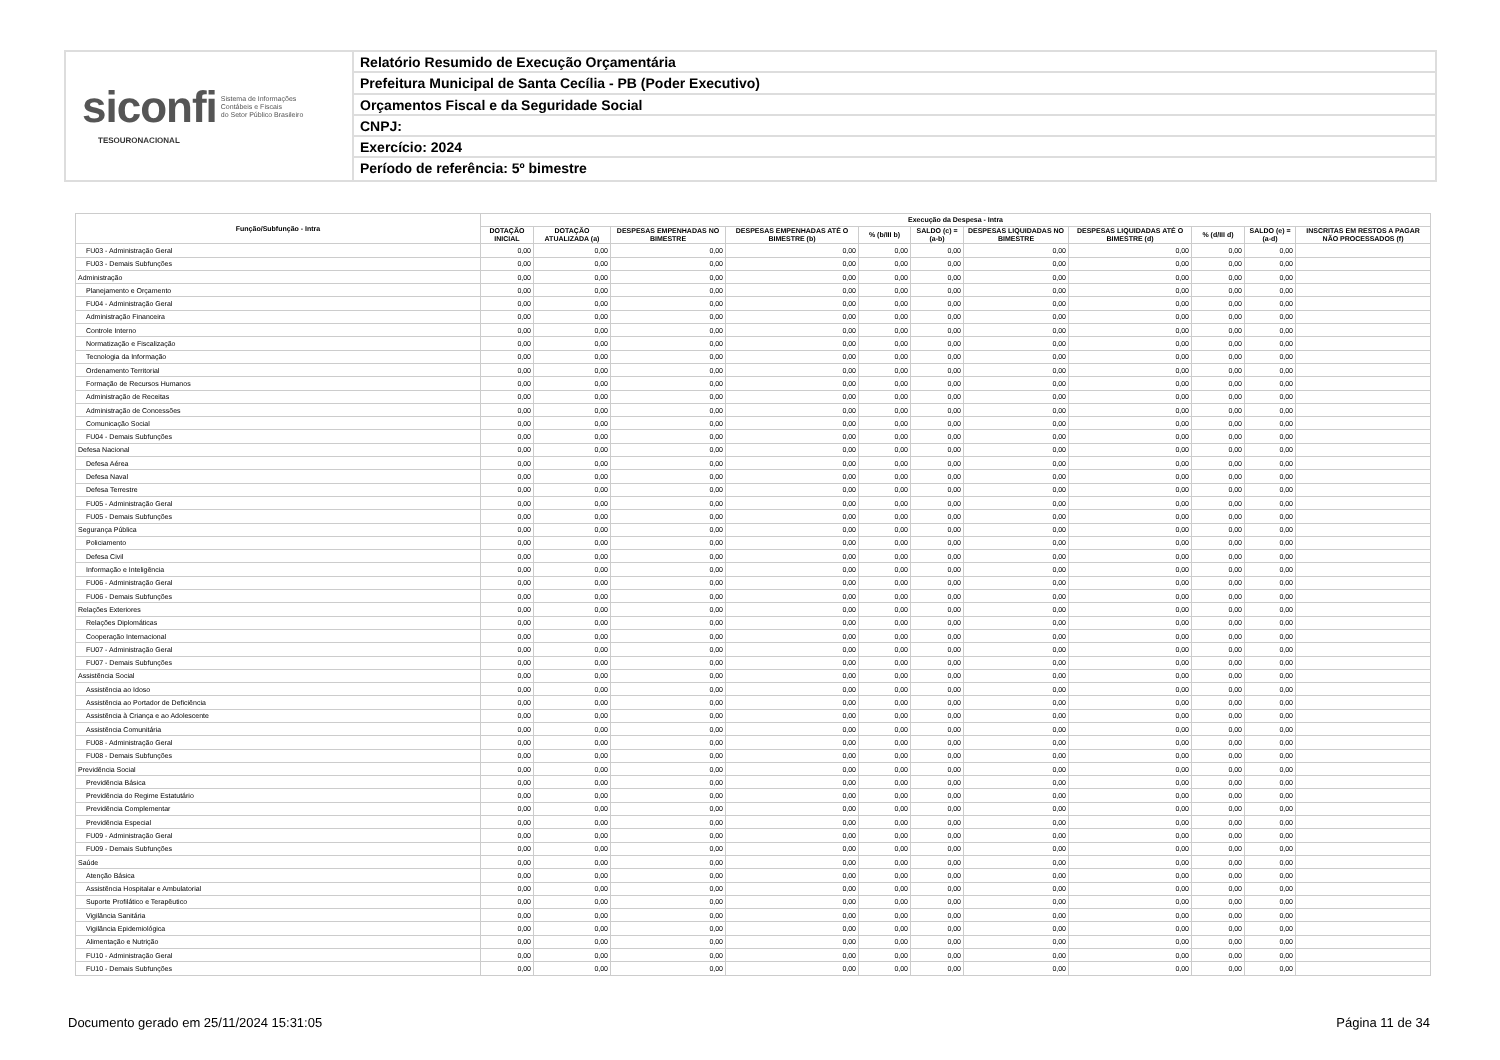siconfi Sistema de Informações
Contábeis e Fiscais
do Setor Público Brasileiro
TESOURONACIONAL
Relatório Resumido de Execução Orçamentária
Prefeitura Municipal de Santa Cecília - PB (Poder Executivo)
Orçamentos Fiscal e da Seguridade Social
CNPJ:
Exercício: 2024
Período de referência: 5º bimestre
| Função/Subfunção - Intra | Execução da Despesa - Intra | | | | | | | | | | |
| --- | --- | --- | --- | --- | --- | --- | --- | --- | --- | --- | --- |
| | DOTAÇÃO INICIAL | DOTAÇÃO ATUALIZADA (a) | DESPESAS EMPENHADAS NO BIMESTRE | DESPESAS EMPENHADAS ATÉ O BIMESTRE (b) | % (b/III b) | SALDO (c) = (a-b) | DESPESAS LIQUIDADAS NO BIMESTRE | DESPESAS LIQUIDADAS ATÉ O BIMESTRE (d) | % (d/III d) | SALDO (e) = (a-d) | INSCRITAS EM RESTOS A PAGAR NÃO PROCESSADOS (f) |
| FU03 - Administração Geral | 0,00 | 0,00 | 0,00 | 0,00 | 0,00 | 0,00 | 0,00 | 0,00 | 0,00 | 0,00 | |
| FU03 - Demais Subfunções | 0,00 | 0,00 | 0,00 | 0,00 | 0,00 | 0,00 | 0,00 | 0,00 | 0,00 | 0,00 | |
| Administração | 0,00 | 0,00 | 0,00 | 0,00 | 0,00 | 0,00 | 0,00 | 0,00 | 0,00 | 0,00 | |
| Planejamento e Orçamento | 0,00 | 0,00 | 0,00 | 0,00 | 0,00 | 0,00 | 0,00 | 0,00 | 0,00 | 0,00 | |
| FU04 - Administração Geral | 0,00 | 0,00 | 0,00 | 0,00 | 0,00 | 0,00 | 0,00 | 0,00 | 0,00 | 0,00 | |
| Administração Financeira | 0,00 | 0,00 | 0,00 | 0,00 | 0,00 | 0,00 | 0,00 | 0,00 | 0,00 | 0,00 | |
| Controle Interno | 0,00 | 0,00 | 0,00 | 0,00 | 0,00 | 0,00 | 0,00 | 0,00 | 0,00 | 0,00 | |
| Normatização e Fiscalização | 0,00 | 0,00 | 0,00 | 0,00 | 0,00 | 0,00 | 0,00 | 0,00 | 0,00 | 0,00 | |
| Tecnologia da Informação | 0,00 | 0,00 | 0,00 | 0,00 | 0,00 | 0,00 | 0,00 | 0,00 | 0,00 | 0,00 | |
| Ordenamento Territorial | 0,00 | 0,00 | 0,00 | 0,00 | 0,00 | 0,00 | 0,00 | 0,00 | 0,00 | 0,00 | |
| Formação de Recursos Humanos | 0,00 | 0,00 | 0,00 | 0,00 | 0,00 | 0,00 | 0,00 | 0,00 | 0,00 | 0,00 | |
| Administração de Receitas | 0,00 | 0,00 | 0,00 | 0,00 | 0,00 | 0,00 | 0,00 | 0,00 | 0,00 | 0,00 | |
| Administração de Concessões | 0,00 | 0,00 | 0,00 | 0,00 | 0,00 | 0,00 | 0,00 | 0,00 | 0,00 | 0,00 | |
| Comunicação Social | 0,00 | 0,00 | 0,00 | 0,00 | 0,00 | 0,00 | 0,00 | 0,00 | 0,00 | 0,00 | |
| FU04 - Demais Subfunções | 0,00 | 0,00 | 0,00 | 0,00 | 0,00 | 0,00 | 0,00 | 0,00 | 0,00 | 0,00 | |
| Defesa Nacional | 0,00 | 0,00 | 0,00 | 0,00 | 0,00 | 0,00 | 0,00 | 0,00 | 0,00 | 0,00 | |
| Defesa Aérea | 0,00 | 0,00 | 0,00 | 0,00 | 0,00 | 0,00 | 0,00 | 0,00 | 0,00 | 0,00 | |
| Defesa Naval | 0,00 | 0,00 | 0,00 | 0,00 | 0,00 | 0,00 | 0,00 | 0,00 | 0,00 | 0,00 | |
| Defesa Terrestre | 0,00 | 0,00 | 0,00 | 0,00 | 0,00 | 0,00 | 0,00 | 0,00 | 0,00 | 0,00 | |
| FU05 - Administração Geral | 0,00 | 0,00 | 0,00 | 0,00 | 0,00 | 0,00 | 0,00 | 0,00 | 0,00 | 0,00 | |
| FU05 - Demais Subfunções | 0,00 | 0,00 | 0,00 | 0,00 | 0,00 | 0,00 | 0,00 | 0,00 | 0,00 | 0,00 | |
| Segurança Pública | 0,00 | 0,00 | 0,00 | 0,00 | 0,00 | 0,00 | 0,00 | 0,00 | 0,00 | 0,00 | |
| Policiamento | 0,00 | 0,00 | 0,00 | 0,00 | 0,00 | 0,00 | 0,00 | 0,00 | 0,00 | 0,00 | |
| Defesa Civil | 0,00 | 0,00 | 0,00 | 0,00 | 0,00 | 0,00 | 0,00 | 0,00 | 0,00 | 0,00 | |
| Informação e Inteligência | 0,00 | 0,00 | 0,00 | 0,00 | 0,00 | 0,00 | 0,00 | 0,00 | 0,00 | 0,00 | |
| FU06 - Administração Geral | 0,00 | 0,00 | 0,00 | 0,00 | 0,00 | 0,00 | 0,00 | 0,00 | 0,00 | 0,00 | |
| FU06 - Demais Subfunções | 0,00 | 0,00 | 0,00 | 0,00 | 0,00 | 0,00 | 0,00 | 0,00 | 0,00 | 0,00 | |
| Relações Exteriores | 0,00 | 0,00 | 0,00 | 0,00 | 0,00 | 0,00 | 0,00 | 0,00 | 0,00 | 0,00 | |
| Relações Diplomáticas | 0,00 | 0,00 | 0,00 | 0,00 | 0,00 | 0,00 | 0,00 | 0,00 | 0,00 | 0,00 | |
| Cooperação Internacional | 0,00 | 0,00 | 0,00 | 0,00 | 0,00 | 0,00 | 0,00 | 0,00 | 0,00 | 0,00 | |
| FU07 - Administração Geral | 0,00 | 0,00 | 0,00 | 0,00 | 0,00 | 0,00 | 0,00 | 0,00 | 0,00 | 0,00 | |
| FU07 - Demais Subfunções | 0,00 | 0,00 | 0,00 | 0,00 | 0,00 | 0,00 | 0,00 | 0,00 | 0,00 | 0,00 | |
| Assistência Social | 0,00 | 0,00 | 0,00 | 0,00 | 0,00 | 0,00 | 0,00 | 0,00 | 0,00 | 0,00 | |
| Assistência ao Idoso | 0,00 | 0,00 | 0,00 | 0,00 | 0,00 | 0,00 | 0,00 | 0,00 | 0,00 | 0,00 | |
| Assistência ao Portador de Deficiência | 0,00 | 0,00 | 0,00 | 0,00 | 0,00 | 0,00 | 0,00 | 0,00 | 0,00 | 0,00 | |
| Assistência à Criança e ao Adolescente | 0,00 | 0,00 | 0,00 | 0,00 | 0,00 | 0,00 | 0,00 | 0,00 | 0,00 | 0,00 | |
| Assistência Comunitária | 0,00 | 0,00 | 0,00 | 0,00 | 0,00 | 0,00 | 0,00 | 0,00 | 0,00 | 0,00 | |
| FU08 - Administração Geral | 0,00 | 0,00 | 0,00 | 0,00 | 0,00 | 0,00 | 0,00 | 0,00 | 0,00 | 0,00 | |
| FU08 - Demais Subfunções | 0,00 | 0,00 | 0,00 | 0,00 | 0,00 | 0,00 | 0,00 | 0,00 | 0,00 | 0,00 | |
| Previdência Social | 0,00 | 0,00 | 0,00 | 0,00 | 0,00 | 0,00 | 0,00 | 0,00 | 0,00 | 0,00 | |
| Previdência Básica | 0,00 | 0,00 | 0,00 | 0,00 | 0,00 | 0,00 | 0,00 | 0,00 | 0,00 | 0,00 | |
| Previdência do Regime Estatutário | 0,00 | 0,00 | 0,00 | 0,00 | 0,00 | 0,00 | 0,00 | 0,00 | 0,00 | 0,00 | |
| Previdência Complementar | 0,00 | 0,00 | 0,00 | 0,00 | 0,00 | 0,00 | 0,00 | 0,00 | 0,00 | 0,00 | |
| Previdência Especial | 0,00 | 0,00 | 0,00 | 0,00 | 0,00 | 0,00 | 0,00 | 0,00 | 0,00 | 0,00 | |
| FU09 - Administração Geral | 0,00 | 0,00 | 0,00 | 0,00 | 0,00 | 0,00 | 0,00 | 0,00 | 0,00 | 0,00 | |
| FU09 - Demais Subfunções | 0,00 | 0,00 | 0,00 | 0,00 | 0,00 | 0,00 | 0,00 | 0,00 | 0,00 | 0,00 | |
| Saúde | 0,00 | 0,00 | 0,00 | 0,00 | 0,00 | 0,00 | 0,00 | 0,00 | 0,00 | 0,00 | |
| Atenção Básica | 0,00 | 0,00 | 0,00 | 0,00 | 0,00 | 0,00 | 0,00 | 0,00 | 0,00 | 0,00 | |
| Assistência Hospitalar e Ambulatorial | 0,00 | 0,00 | 0,00 | 0,00 | 0,00 | 0,00 | 0,00 | 0,00 | 0,00 | 0,00 | |
| Suporte Profilático e Terapêutico | 0,00 | 0,00 | 0,00 | 0,00 | 0,00 | 0,00 | 0,00 | 0,00 | 0,00 | 0,00 | |
| Vigilância Sanitária | 0,00 | 0,00 | 0,00 | 0,00 | 0,00 | 0,00 | 0,00 | 0,00 | 0,00 | 0,00 | |
| Vigilância Epidemiológica | 0,00 | 0,00 | 0,00 | 0,00 | 0,00 | 0,00 | 0,00 | 0,00 | 0,00 | 0,00 | |
| Alimentação e Nutrição | 0,00 | 0,00 | 0,00 | 0,00 | 0,00 | 0,00 | 0,00 | 0,00 | 0,00 | 0,00 | |
| FU10 - Administração Geral | 0,00 | 0,00 | 0,00 | 0,00 | 0,00 | 0,00 | 0,00 | 0,00 | 0,00 | 0,00 | |
| FU10 - Demais Subfunções | 0,00 | 0,00 | 0,00 | 0,00 | 0,00 | 0,00 | 0,00 | 0,00 | 0,00 | 0,00 | |
Documento gerado em 25/11/2024 15:31:05 Página 11 de 34